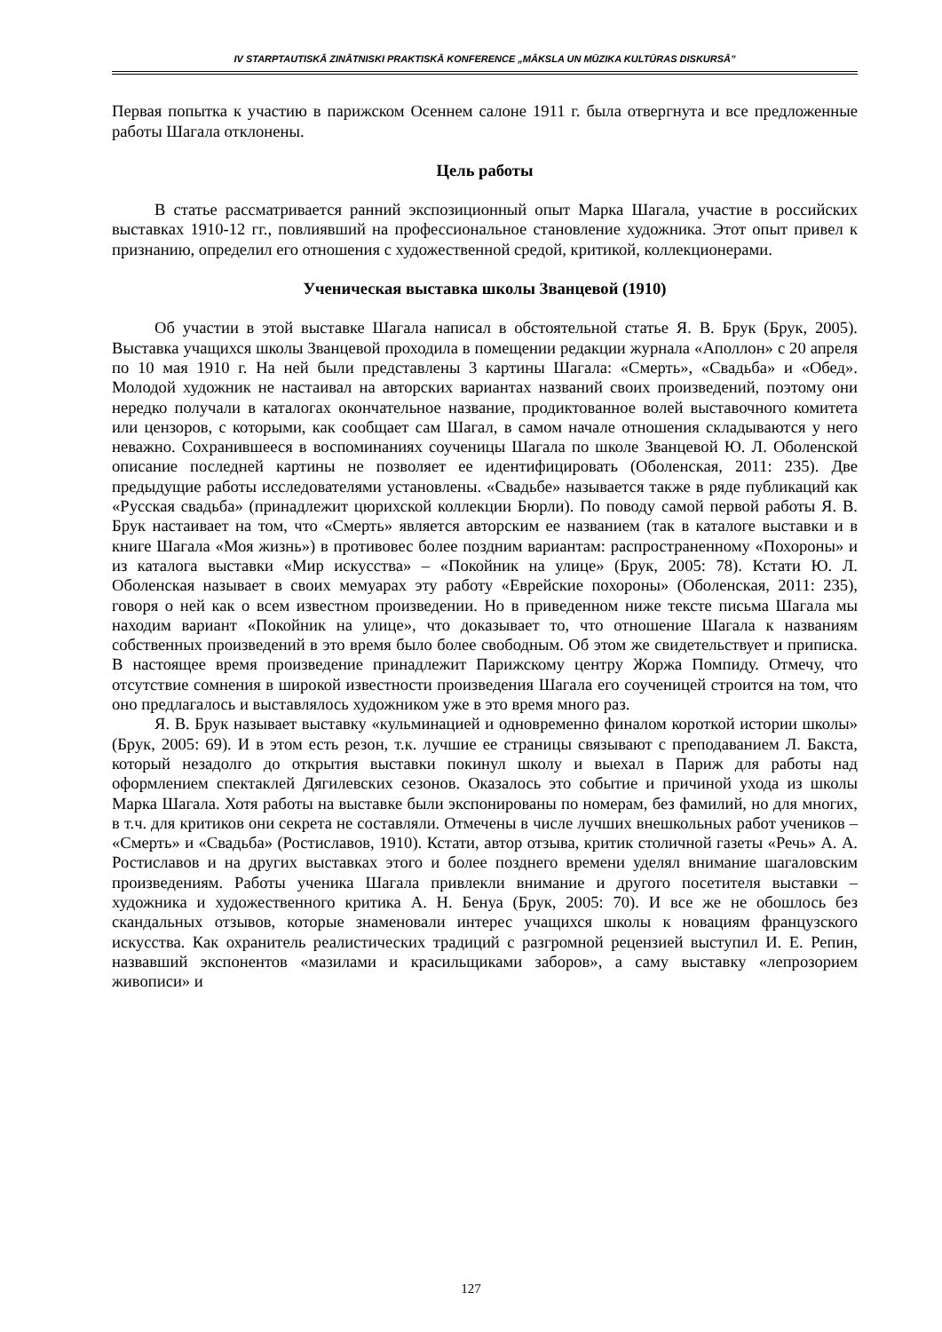IV STARPTAUTISKĀ ZINĀTNISKI PRAKTISKĀ KONFERENCE „MĀKSLA UN MŪZIKA KULTŪRAS DISKURSĀ”
Первая попытка к участию в парижском Осеннем салоне 1911 г. была отвергнута и все предложенные работы Шагала отклонены.
Цель работы
В статье рассматривается ранний экспозиционный опыт Марка Шагала, участие в российских выставках 1910-12 гг., повлиявший на профессиональное становление художника. Этот опыт привел к признанию, определил его отношения с художественной средой, критикой, коллекционерами.
Ученическая выставка школы Званцевой (1910)
Об участии в этой выставке Шагала написал в обстоятельной статье Я. В. Брук (Брук, 2005). Выставка учащихся школы Званцевой проходила в помещении редакции журнала «Аполлон» с 20 апреля по 10 мая 1910 г. На ней были представлены 3 картины Шагала: «Смерть», «Свадьба» и «Обед». Молодой художник не настаивал на авторских вариантах названий своих произведений, поэтому они нередко получали в каталогах окончательное название, продиктованное волей выставочного комитета или цензоров, с которыми, как сообщает сам Шагал, в самом начале отношения складываются у него неважно. Сохранившееся в воспоминаниях соученицы Шагала по школе Званцевой Ю. Л. Оболенской описание последней картины не позволяет ее идентифицировать (Оболенская, 2011: 235). Две предыдущие работы исследователями установлены. «Свадьбе» называется также в ряде публикаций как «Русская свадьба» (принадлежит цюрихской коллекции Бюрли). По поводу самой первой работы Я. В. Брук настаивает на том, что «Смерть» является авторским ее названием (так в каталоге выставки и в книге Шагала «Моя жизнь») в противовес более поздним вариантам: распространенному «Похороны» и из каталога выставки «Мир искусства» – «Покойник на улице» (Брук, 2005: 78). Кстати Ю. Л. Оболенская называет в своих мемуарах эту работу «Еврейские похороны» (Оболенская, 2011: 235), говоря о ней как о всем известном произведении. Но в приведенном ниже тексте письма Шагала мы находим вариант «Покойник на улице», что доказывает то, что отношение Шагала к названиям собственных произведений в это время было более свободным. Об этом же свидетельствует и приписка. В настоящее время произведение принадлежит Парижскому центру Жоржа Помпиду. Отмечу, что отсутствие сомнения в широкой известности произведения Шагала его соученицей строится на том, что оно предлагалось и выставлялось художником уже в это время много раз.
Я. В. Брук называет выставку «кульминацией и одновременно финалом короткой истории школы» (Брук, 2005: 69). И в этом есть резон, т.к. лучшие ее страницы связывают с преподаванием Л. Бакста, который незадолго до открытия выставки покинул школу и выехал в Париж для работы над оформлением спектаклей Дягилевских сезонов. Оказалось это событие и причиной ухода из школы Марка Шагала. Хотя работы на выставке были экспонированы по номерам, без фамилий, но для многих, в т.ч. для критиков они секрета не составляли. Отмечены в числе лучших внешкольных работ учеников – «Смерть» и «Свадьба» (Ростиславов, 1910). Кстати, автор отзыва, критик столичной газеты «Речь» А. А. Ростиславов и на других выставках этого и более позднего времени уделял внимание шагаловским произведениям. Работы ученика Шагала привлекли внимание и другого посетителя выставки – художника и художественного критика А. Н. Бенуа (Брук, 2005: 70). И все же не обошлось без скандальных отзывов, которые знаменовали интерес учащихся школы к новациям французского искусства. Как охранитель реалистических традиций с разгромной рецензией выступил И. Е. Репин, назвавший экспонентов «мазилами и красильщиками заборов», а саму выставку «лепрозорием живописи» и
127